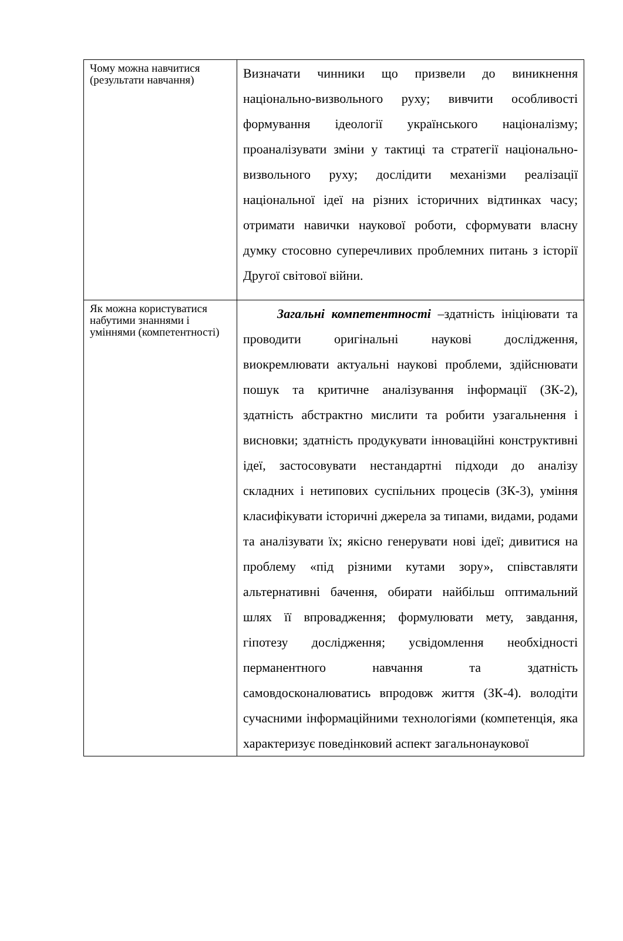| Чому можна навчитися (результати навчання) | Визначати чинники що призвели до виникнення національно-визвольного руху; вивчити особливості формування ідеології українського націоналізму; проаналізувати зміни у тактиці та стратегії національно-визвольного руху; дослідити механізми реалізації національної ідеї на різних історичних відтинках часу; отримати навички наукової роботи, сформувати власну думку стосовно суперечливих проблемних питань з історії Другої світової війни. |
| Як можна користуватися набутими знаннями і уміннями (компетентності) | Загальні компетентності –здатність ініціювати та проводити оригінальні наукові дослідження, виокремлювати актуальні наукові проблеми, здійснювати пошук та критичне аналізування інформації (ЗК-2), здатність абстрактно мислити та робити узагальнення і висновки; здатність продукувати інноваційні конструктивні ідеї, застосовувати нестандартні підходи до аналізу складних і нетипових суспільних процесів (ЗК-3), уміння класифікувати історичні джерела за типами, видами, родами та аналізувати їх; якісно генерувати нові ідеї; дивитися на проблему «під різними кутами зору», співставляти альтернативні бачення, обирати найбільш оптимальний шлях її впровадження; формулювати мету, завдання, гіпотезу дослідження; усвідомлення необхідності перманентного навчання та здатність самовдосконалюватись впродовж життя (ЗК-4). володіти сучасними інформаційними технологіями (компетенція, яка характеризує поведінковий аспект загальнонаукової |